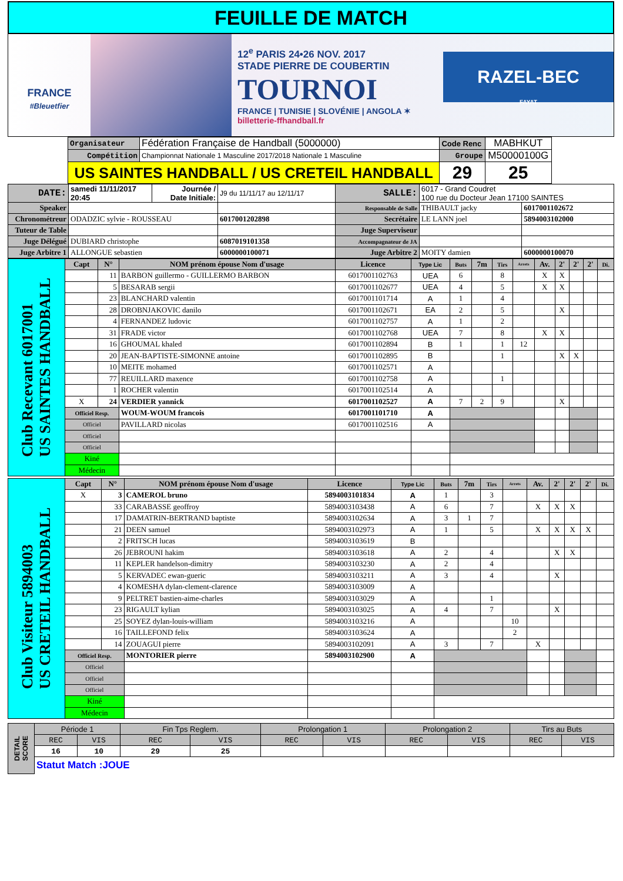FEUILLE DE MATCH
FRANCE
#Bleuetfier
12<sup>e</sup> PARIS 24•26 NOV. 2017
STADE PIERRE DE COUBERTIN
TOURNOI
FRANCE | TUNISIE | SLOVÉNIE | ANGOLA ✶ billetterie-ffhandball.fr
RAZEL-BEC
FAYAT
| | Organisateur | Fédération Française de Handball (5000000) | Code Renc | MABHKUT | |
| | Compétition | Championnat Nationale 1 Masculine 2017/2018 Nationale 1 Masculine | Groupe | M50000100G | |
| | US SAINTES HANDBALL / US CRETEIL HANDBALL | | 29 | 25 | |
| DATE: | samedi 11/11/2017 20:45 | Journée / Date Initiale: | J9 du 11/11/17 au 12/11/17 | SALLE: | 6017 - Grand Coudret 100 rue du Docteur Jean 17100 SAINTES | |
| Speaker | | | | Responsable de Salle | THIBAULT jacky | 6017001102672 |
| Chronométreur | ODADZIC sylvie - ROUSSEAU | | 6017001202898 | Secrétaire | LE LANN joel | 5894003102000 |
| Tuteur de Table | | | | Juge Superviseur | | |
| Juge Délégué | DUBIARD christophe | | 6087019101358 | Accompagnateur de JA | | |
| Juge Arbitre 1 | ALLONGUE sebastien | | 6000000100071 | Juge Arbitre 2 | MOITY damien | 6000000100070 |
| Club Recevant 6017001 US SAINTES HANDBALL | Capt | N° | NOM prénom épouse Nom d'usage | Licence | Type Lic | Buts | 7m | Tirs | Arrets | Av. | 2' | 2' | 2' | Di. |
| | | 11 | BARBON guillermo - GUILLERMO BARBON | 6017001102763 | UEA | 6 | | 8 | | X | X | | | |
| | | 5 | BESARAB sergii | 6017001102677 | UEA | 4 | | 5 | | X | X | | | |
| | | 23 | BLANCHARD valentin | 6017001101714 | A | 1 | | 4 | | | | | | |
| | | 28 | DROBNJAKOVIC danilo | 6017001102671 | EA | 2 | | 5 | | | X | | | |
| | | 4 | FERNANDEZ ludovic | 6017001102757 | A | 1 | | 2 | | | | | | |
| | | 31 | FRADE victor | 6017001102768 | UEA | 7 | | 8 | | X | X | | | |
| | | 16 | GHOUMAL khaled | 6017001102894 | B | 1 | | 1 | 12 | | | | | |
| | | 20 | JEAN-BAPTISTE-SIMONNE antoine | 6017001102895 | B | | | 1 | | | X | X | | |
| | | 10 | MEITE mohamed | 6017001102571 | A | | | | | | | | | |
| | | 77 | REUILLARD maxence | 6017001102758 | A | | | 1 | | | | | | |
| | | 1 | ROCHER valentin | 6017001102514 | A | | | | | | | | | |
| | X | 24 | VERDIER yannick | 6017001102527 | A | 7 | 2 | 9 | | | X | | | |
| | Officiel Resp. | | WOUM-WOUM francois | 6017001101710 | A | | | | | | | | | |
| | Officiel | | PAVILLARD nicolas | 6017001102516 | A | | | | | | | | | |
| | Officiel | | | | | | | | | | | | | |
| | Officiel | | | | | | | | | | | | | |
| | Kiné | | | | | | | | | | | | | |
| | Médecin | | | | | | | | | | | | | |
| Club Visiteur 5894003 US CRETEIL HANDBALL | Capt | N° | NOM prénom épouse Nom d'usage | Licence | Type Lic | Buts | 7m | Tirs | Arrets | Av. | 2' | 2' | 2' | Di. |
| | X | 3 | CAMEROL bruno | 5894003101834 | A | 1 | | 3 | | | | | | |
| | | 33 | CARABASSE geoffroy | 5894003103438 | A | 6 | | 7 | | X | X | X | | |
| | | 17 | DAMATRIN-BERTRAND baptiste | 5894003102634 | A | 3 | 1 | 7 | | | | | | |
| | | 21 | DEEN samuel | 5894003102973 | A | 1 | | 5 | | X | X | X | X | |
| | | 2 | FRITSCH lucas | 5894003103619 | B | | | | | | | | | |
| | | 26 | JEBROUNI hakim | 5894003103618 | A | 2 | | 4 | | | X | X | | |
| | | 11 | KEPLER handelson-dimitry | 5894003103230 | A | 2 | | 4 | | | | | | |
| | | 5 | KERVADEC ewan-gueric | 5894003103211 | A | 3 | | 4 | | | X | | | |
| | | 4 | KOMESHA dylan-clement-clarence | 5894003103009 | A | | | | | | | | | |
| | | 9 | PELTRET bastien-aime-charles | 5894003103029 | A | | | 1 | | | | | | |
| | | 23 | RIGAULT kylian | 5894003103025 | A | 4 | | 7 | | | X | | | |
| | | 25 | SOYEZ dylan-louis-william | 5894003103216 | A | | | | 10 | | | | | |
| | | 16 | TAILLEFOND felix | 5894003103624 | A | | | | 2 | | | | | |
| | | 14 | ZOUAGUI pierre | 5894003102091 | A | 3 | | 7 | | X | | | | |
| | Officiel Resp. | | MONTORIER pierre | 5894003102900 | A | | | | | | | | | |
| | Officiel | | | | | | | | | | | | | |
| | Officiel | | | | | | | | | | | | | |
| | Officiel | | | | | | | | | | | | | |
| | Kiné | | | | | | | | | | | | | |
| | Médecin | | | | | | | | | | | | | |
| DETAIL SCORE | Période 1 | | Fin Tps Reglem. | | Prolongation 1 | | Prolongation 2 | | Tirs au Buts | |
| | REC | VIS | REC | VIS | REC | VIS | REC | VIS | REC | VIS |
| | 16 | 10 | 29 | 25 | | | | | | |
| | Statut Match :JOUE | | | | | | | | | |